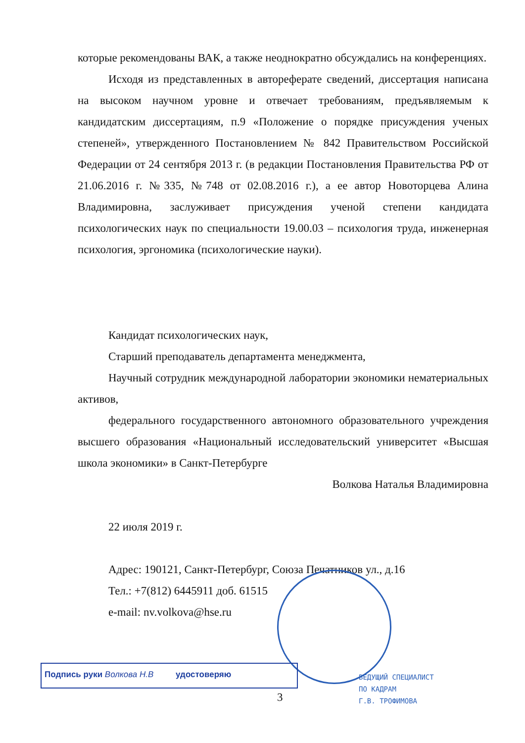которые рекомендованы ВАК, а также неоднократно обсуждались на конференциях.
Исходя из представленных в автореферате сведений, диссертация написана на высоком научном уровне и отвечает требованиям, предъявляемым к кандидатским диссертациям, п.9 «Положение о порядке присуждения ученых степеней», утвержденного Постановлением № 842 Правительством Российской Федерации от 24 сентября 2013 г. (в редакции Постановления Правительства РФ от 21.06.2016 г. №335, №748 от 02.08.2016 г.), а ее автор Новоторцева Алина Владимировна, заслуживает присуждения ученой степени кандидата психологических наук по специальности 19.00.03 – психология труда, инженерная психология, эргономика (психологические науки).
Кандидат психологических наук,
Старший преподаватель департамента менеджмента,
Научный сотрудник международной лаборатории экономики нематериальных активов,
федерального государственного автономного образовательного учреждения высшего образования «Национальный исследовательский университет «Высшая школа экономики» в Санкт-Петербурге
Волкова Наталья Владимировна
22 июля 2019 г.
Адрес: 190121, Санкт-Петербург, Союза Печатников ул., д.16
Тел.: +7(812) 6445911 доб. 61515
e-mail: nv.volkova@hse.ru
Подпись руки Волкова Н.В удостоверяю
3
ВЕДУЩИЙ СПЕЦИАЛИСТ
ПО КАДРАМ
Г.В. ТРОФИМОВА